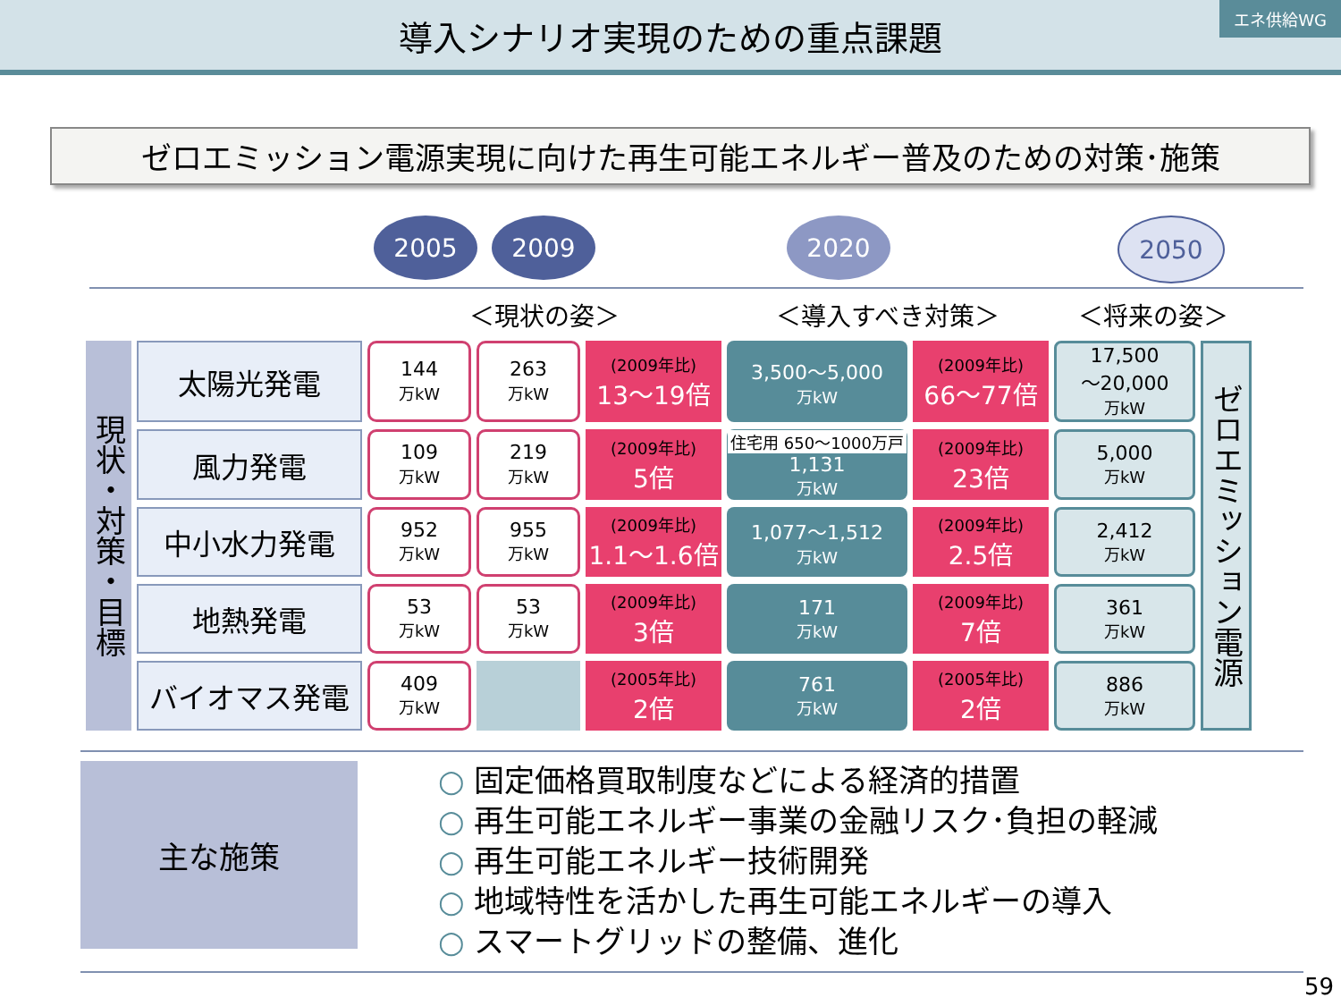導入シナリオ実現のための重点課題
エネ供給WG
ゼロエミッション電源実現に向けた再生可能エネルギー普及のための対策･施策
2005 2009 2020 2050
| | | ＜現状の姿＞ | | | ＜導入すべき対策＞ | | ＜将来の姿＞ | |
| 現状・対策・目標 | 太陽光発電 | 144 万kW | 263 万kW | (2009年比) 13～19倍 | 3,500～5,000 万kW | (2009年比) 66～77倍 | 17,500 ～20,000 万kW | ゼロエミッション電源 |
| | 風力発電 | 109 万kW | 219 万kW | (2009年比) 5倍 | 住宅用 650～1000万戸 1,131 万kW | (2009年比) 23倍 | 5,000 万kW | |
| | 中小水力発電 | 952 万kW | 955 万kW | (2009年比) 1.1～1.6倍 | 1,077～1,512 万kW | (2009年比) 2.5倍 | 2,412 万kW | |
| | 地熱発電 | 53 万kW | 53 万kW | (2009年比) 3倍 | 171 万kW | (2009年比) 7倍 | 361 万kW | |
| | バイオマス発電 | 409 万kW | | (2005年比) 2倍 | 761 万kW | (2005年比) 2倍 | 886 万kW | |
主な施策
○ 固定価格買取制度などによる経済的措置
○ 再生可能エネルギー事業の金融リスク･負担の軽減
○ 再生可能エネルギー技術開発
○ 地域特性を活かした再生可能エネルギーの導入
○ スマートグリッドの整備、進化
59